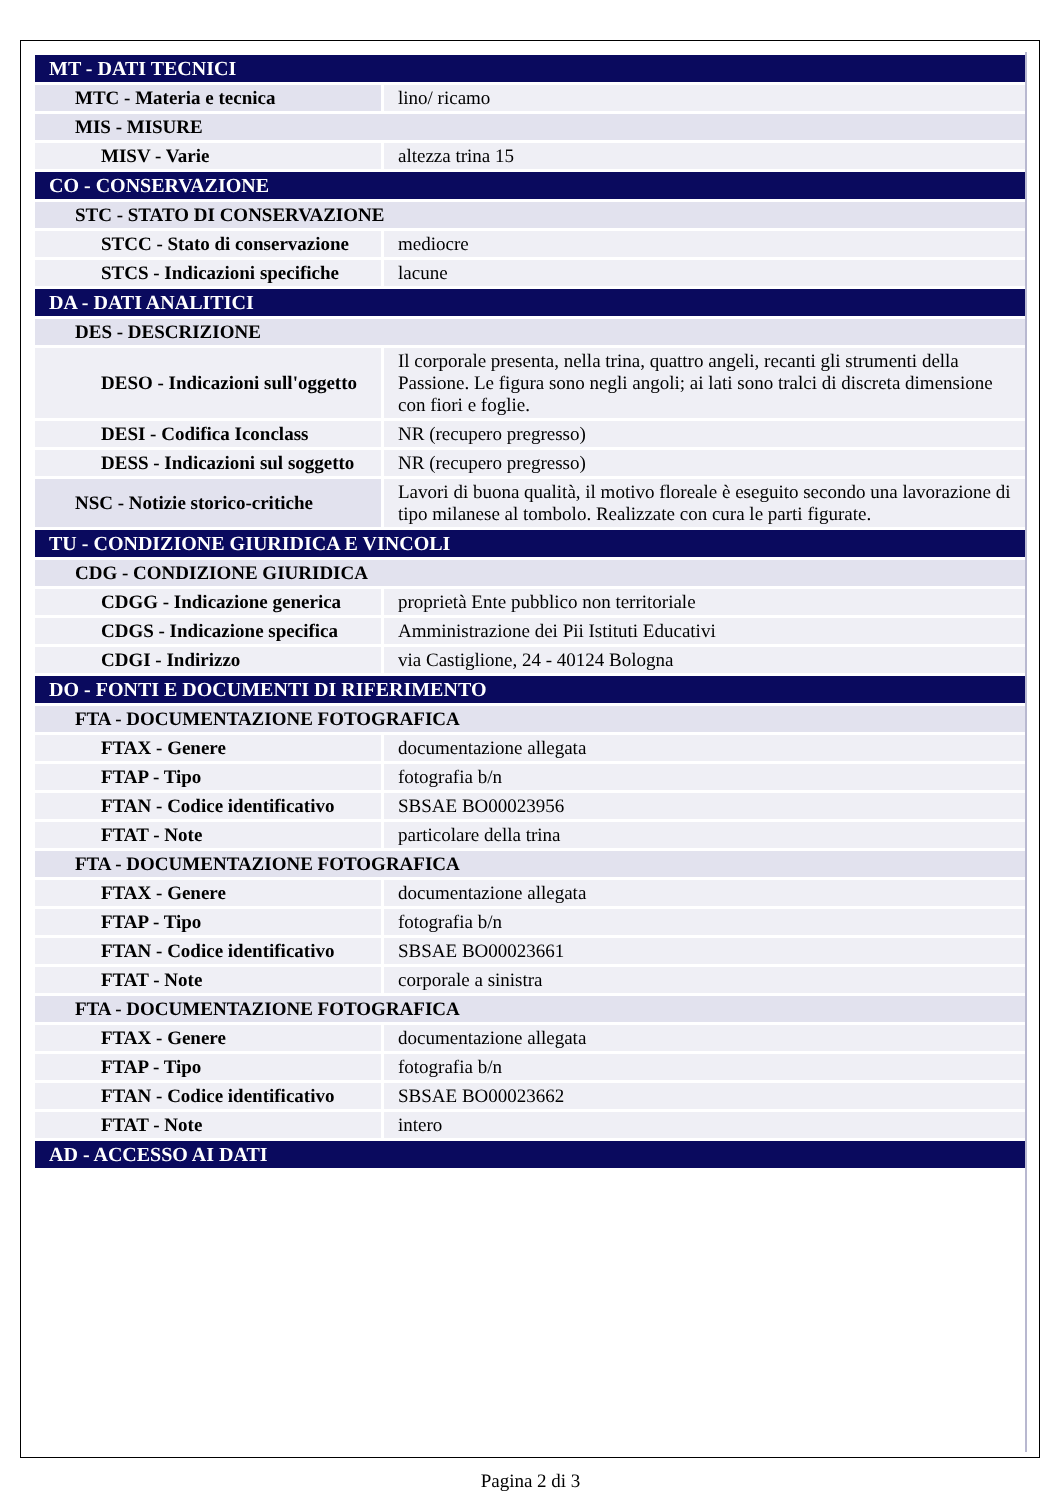| MT - DATI TECNICI | |
| MTC - Materia e tecnica | lino/ ricamo |
| MIS - MISURE | |
| MISV - Varie | altezza trina 15 |
| CO - CONSERVAZIONE | |
| STC - STATO DI CONSERVAZIONE | |
| STCC - Stato di conservazione | mediocre |
| STCS - Indicazioni specifiche | lacune |
| DA - DATI ANALITICI | |
| DES - DESCRIZIONE | |
| DESO - Indicazioni sull'oggetto | Il corporale presenta, nella trina, quattro angeli, recanti gli strumenti della Passione. Le figura sono negli angoli; ai lati sono tralci di discreta dimensione con fiori e foglie. |
| DESI - Codifica Iconclass | NR (recupero pregresso) |
| DESS - Indicazioni sul soggetto | NR (recupero pregresso) |
| NSC - Notizie storico-critiche | Lavori di buona qualità, il motivo floreale è eseguito secondo una lavorazione di tipo milanese al tombolo. Realizzate con cura le parti figurate. |
| TU - CONDIZIONE GIURIDICA E VINCOLI | |
| CDG - CONDIZIONE GIURIDICA | |
| CDGG - Indicazione generica | proprietà Ente pubblico non territoriale |
| CDGS - Indicazione specifica | Amministrazione dei Pii Istituti Educativi |
| CDGI - Indirizzo | via Castiglione, 24 - 40124 Bologna |
| DO - FONTI E DOCUMENTI DI RIFERIMENTO | |
| FTA - DOCUMENTAZIONE FOTOGRAFICA | |
| FTAX - Genere | documentazione allegata |
| FTAP - Tipo | fotografia b/n |
| FTAN - Codice identificativo | SBSAE BO00023956 |
| FTAT - Note | particolare della trina |
| FTA - DOCUMENTAZIONE FOTOGRAFICA | |
| FTAX - Genere | documentazione allegata |
| FTAP - Tipo | fotografia b/n |
| FTAN - Codice identificativo | SBSAE BO00023661 |
| FTAT - Note | corporale a sinistra |
| FTA - DOCUMENTAZIONE FOTOGRAFICA | |
| FTAX - Genere | documentazione allegata |
| FTAP - Tipo | fotografia b/n |
| FTAN - Codice identificativo | SBSAE BO00023662 |
| FTAT - Note | intero |
| AD - ACCESSO AI DATI | |
Pagina 2 di 3